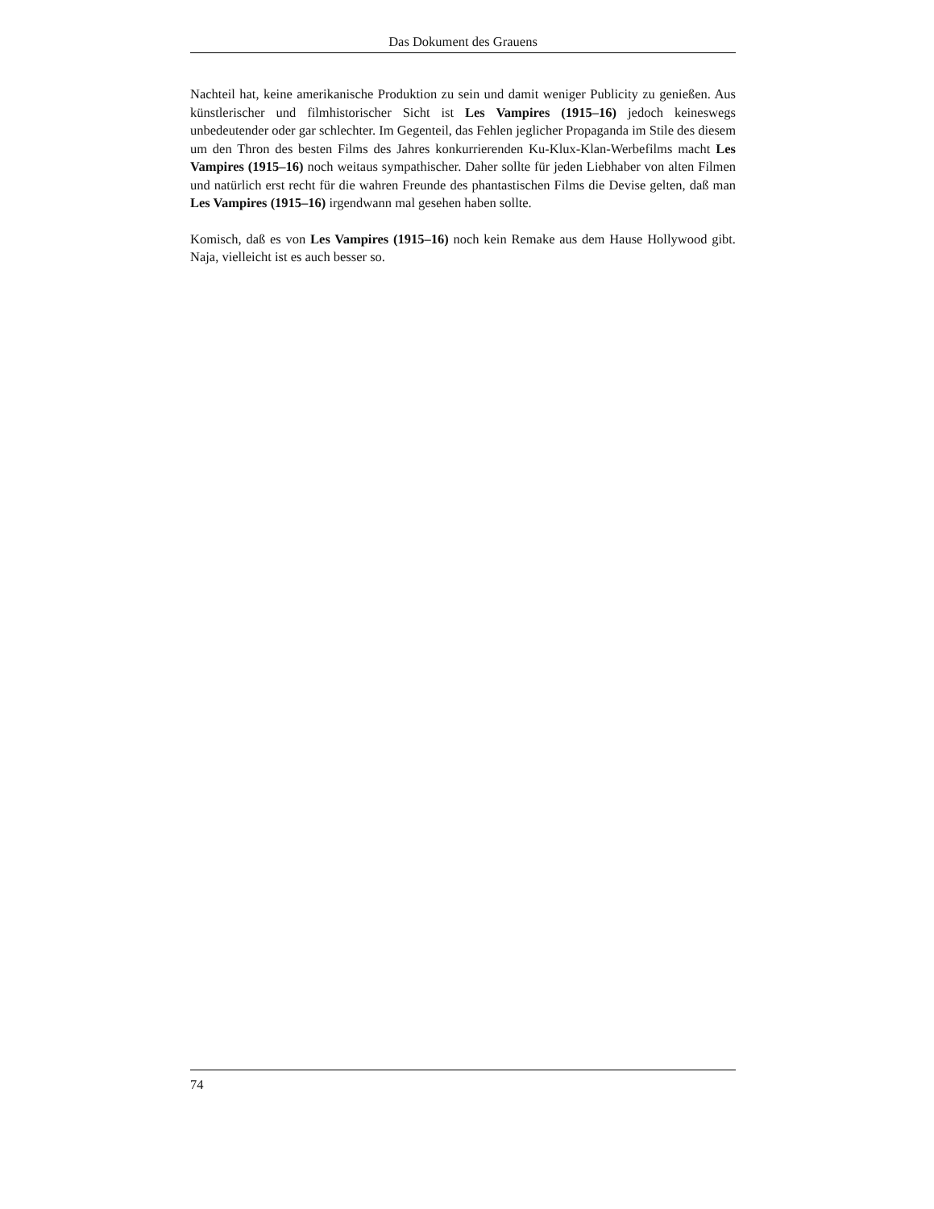Das Dokument des Grauens
Nachteil hat, keine amerikanische Produktion zu sein und damit weniger Publicity zu genießen. Aus künstlerischer und filmhistorischer Sicht ist Les Vampires (1915–16) jedoch keineswegs unbedeutender oder gar schlechter. Im Gegenteil, das Fehlen jeglicher Propaganda im Stile des diesem um den Thron des besten Films des Jahres konkurrierenden Ku-Klux-Klan-Werbefilms macht Les Vampires (1915–16) noch weitaus sympathischer. Daher sollte für jeden Liebhaber von alten Filmen und natürlich erst recht für die wahren Freunde des phantastischen Films die Devise gelten, daß man Les Vampires (1915–16) irgendwann mal gesehen haben sollte.
Komisch, daß es von Les Vampires (1915–16) noch kein Remake aus dem Hause Hollywood gibt. Naja, vielleicht ist es auch besser so.
74